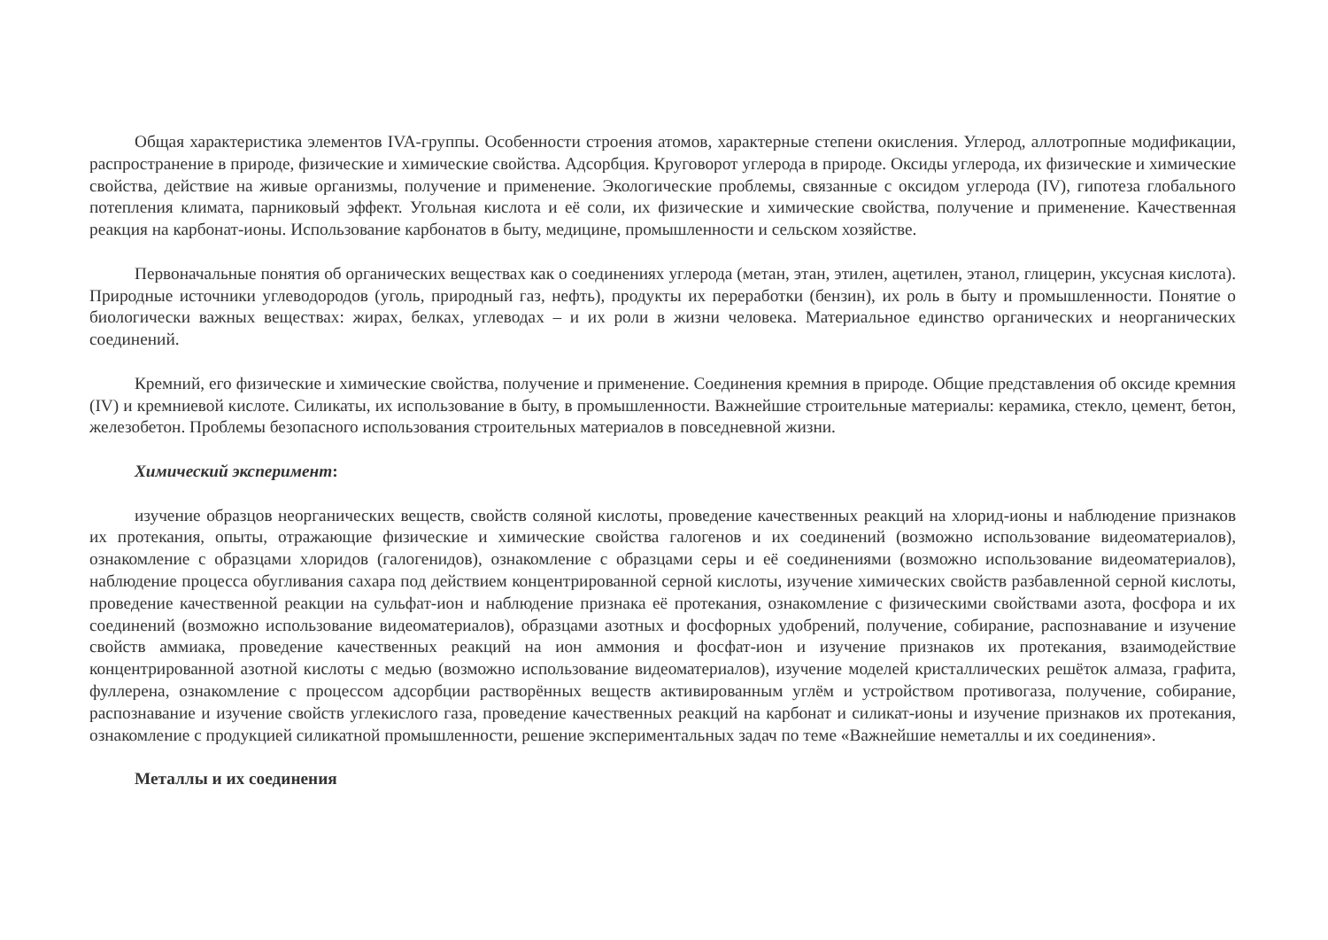Общая характеристика элементов IVA-группы. Особенности строения атомов, характерные степени окисления. Углерод, аллотропные модификации, распространение в природе, физические и химические свойства. Адсорбция. Круговорот углерода в природе. Оксиды углерода, их физические и химические свойства, действие на живые организмы, получение и применение. Экологические проблемы, связанные с оксидом углерода (IV), гипотеза глобального потепления климата, парниковый эффект. Угольная кислота и её соли, их физические и химические свойства, получение и применение. Качественная реакция на карбонат-ионы. Использование карбонатов в быту, медицине, промышленности и сельском хозяйстве.
Первоначальные понятия об органических веществах как о соединениях углерода (метан, этан, этилен, ацетилен, этанол, глицерин, уксусная кислота). Природные источники углеводородов (уголь, природный газ, нефть), продукты их переработки (бензин), их роль в быту и промышленности. Понятие о биологически важных веществах: жирах, белках, углеводах – и их роли в жизни человека. Материальное единство органических и неорганических соединений.
Кремний, его физические и химические свойства, получение и применение. Соединения кремния в природе. Общие представления об оксиде кремния (IV) и кремниевой кислоте. Силикаты, их использование в быту, в промышленности. Важнейшие строительные материалы: керамика, стекло, цемент, бетон, железобетон. Проблемы безопасного использования строительных материалов в повседневной жизни.
Химический эксперимент:
изучение образцов неорганических веществ, свойств соляной кислоты, проведение качественных реакций на хлорид-ионы и наблюдение признаков их протекания, опыты, отражающие физические и химические свойства галогенов и их соединений (возможно использование видеоматериалов), ознакомление с образцами хлоридов (галогенидов), ознакомление с образцами серы и её соединениями (возможно использование видеоматериалов), наблюдение процесса обугливания сахара под действием концентрированной серной кислоты, изучение химических свойств разбавленной серной кислоты, проведение качественной реакции на сульфат-ион и наблюдение признака её протекания, ознакомление с физическими свойствами азота, фосфора и их соединений (возможно использование видеоматериалов), образцами азотных и фосфорных удобрений, получение, собирание, распознавание и изучение свойств аммиака, проведение качественных реакций на ион аммония и фосфат-ион и изучение признаков их протекания, взаимодействие концентрированной азотной кислоты с медью (возможно использование видеоматериалов), изучение моделей кристаллических решёток алмаза, графита, фуллерена, ознакомление с процессом адсорбции растворённых веществ активированным углём и устройством противогаза, получение, собирание, распознавание и изучение свойств углекислого газа, проведение качественных реакций на карбонат и силикат-ионы и изучение признаков их протекания, ознакомление с продукцией силикатной промышленности, решение экспериментальных задач по теме «Важнейшие неметаллы и их соединения».
Металлы и их соединения